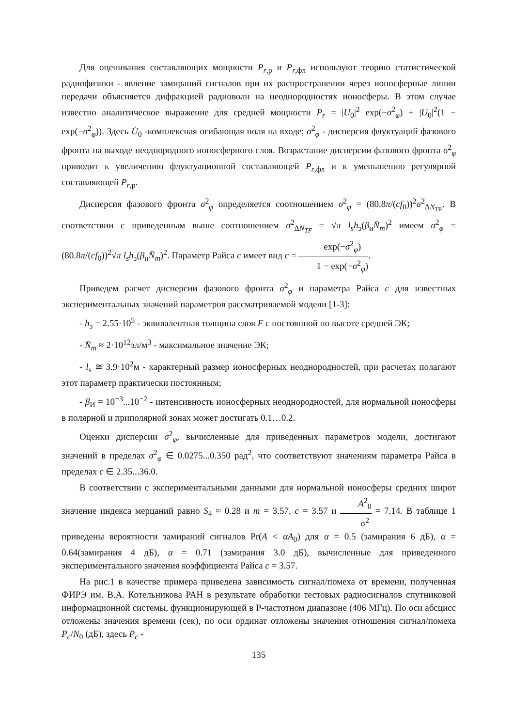Для оценивания составляющих мощности P<sub>r,р</sub> и P<sub>r,фл</sub> используют теорию статистической радиофизики - явление замираний сигналов при их распространении через ионосферные линии передачи объясняется дифракцией радиоволн на неоднородностях ионосферы. В этом случае известно аналитическое выражение для средней мощности P<sub>r</sub> = |U<sub>0</sub>|<sup>2</sup> exp(−σ<sup>2</sup><sub>φ</sub>) + |U<sub>0</sub>|<sup>2</sup>(1 − exp(−σ<sup>2</sup><sub>φ</sub>)). Здесь U̇<sub>0</sub> -комплексная огибающая поля на входе; σ<sup>2</sup><sub>φ</sub> - дисперсия флуктуаций фазового фронта на выходе неоднородного ионосферного слоя. Возрастание дисперсии фазового фронта σ<sup>2</sup><sub>φ</sub> приводит к увеличению флуктуационной составляющей P<sub>r,фл</sub> и к уменьшению регулярной составляющей P<sub>r,р</sub>.
Дисперсия фазового фронта σ<sup>2</sup><sub>φ</sub> определяется соотношением σ<sup>2</sup><sub>φ</sub> = (80.8π/(cf<sub>0</sub>))<sup>2</sup>σ<sup>2</sup><sub>ΔN<sub>TF</sub></sub>. В соответствии с приведенным выше соотношением σ<sup>2</sup><sub>ΔN<sub>TF</sub></sub> = √π l<sub>s</sub>h<sub>э</sub>(β<sub>и</sub>N̄<sub>m</sub>)<sup>2</sup> имеем σ<sup>2</sup><sub>φ</sub> = (80.8π/(cf<sub>0</sub>))<sup>2</sup>√π l<sub>s</sub>h<sub>э</sub>(β<sub>и</sub>N̄<sub>m</sub>)<sup>2</sup>. Параметр Райса c имеет вид c = exp(−σ<sup>2</sup><sub>φ</sub>) 1 − exp(−σ<sup>2</sup><sub>φ</sub>).
Приведем расчет дисперсии фазового фронта σ<sup>2</sup><sub>φ</sub> и параметра Райса c для известных экспериментальных значений параметров рассматриваемой модели [1-3]:
- h<sub>э</sub> = 2.55·10<sup>5</sup> - эквивалентная толщина слоя F с постоянной по высоте средней ЭК;
- N̄<sub>m</sub> ≈ 2·10<sup>12</sup>эл/м<sup>3</sup> - максимальное значение ЭК;
- l<sub>s</sub> ≅ 3.9·10<sup>2</sup>м - характерный размер ионосферных неоднородностей, при расчетах полагают этот параметр практически постоянным;
- β<sub>И</sub> = 10<sup>−3</sup>...10<sup>−2</sup> - интенсивность ионосферных неоднородностей, для нормальной ионосферы в полярной и приполярной зонах может достигать 0.1…0.2.
Оценки дисперсии σ<sup>2</sup><sub>φ</sub>, вычисленные для приведенных параметров модели, достигают значений в пределах σ<sup>2</sup><sub>φ</sub> ∈ 0.0275...0.350 рад<sup>2</sup>, что соответствуют значениям параметра Райса в пределах c ∈ 2.35...36.0.
В соответствии с экспериментальными данными для нормальной ионосферы средних широт значение индекса мерцаний равно S<sub>4</sub> ≈ 0.28 и m = 3.57, c = 3.57 и A<sup>2</sup><sub>0</sub> σ<sup>2</sup> = 7.14. В таблице 1 приведены вероятности замираний сигналов Pr(A < αA<sub>0</sub>) для α = 0.5 (замирания 6 дБ), α = 0.64(замирания 4 дБ), α = 0.71 (замирания 3.0 дБ), вычисленные для приведенного экспериментального значения коэффициента Райса c = 3.57.
На рис.1 в качестве примера приведена зависимость сигнал/помеха от времени, полученная ФИРЭ им. В.А. Котельникова РАН в результате обработки тестовых радиосигналов спутниковой информационной системы, функционирующей в Р-частотном диапазоне (406 МГц). По оси абсцисс отложены значения времени (сек), по оси ординат отложены значения отношения сигнал/помеха P<sub>c</sub>/N<sub>0</sub> (дБ), здесь P<sub>c</sub> -
135